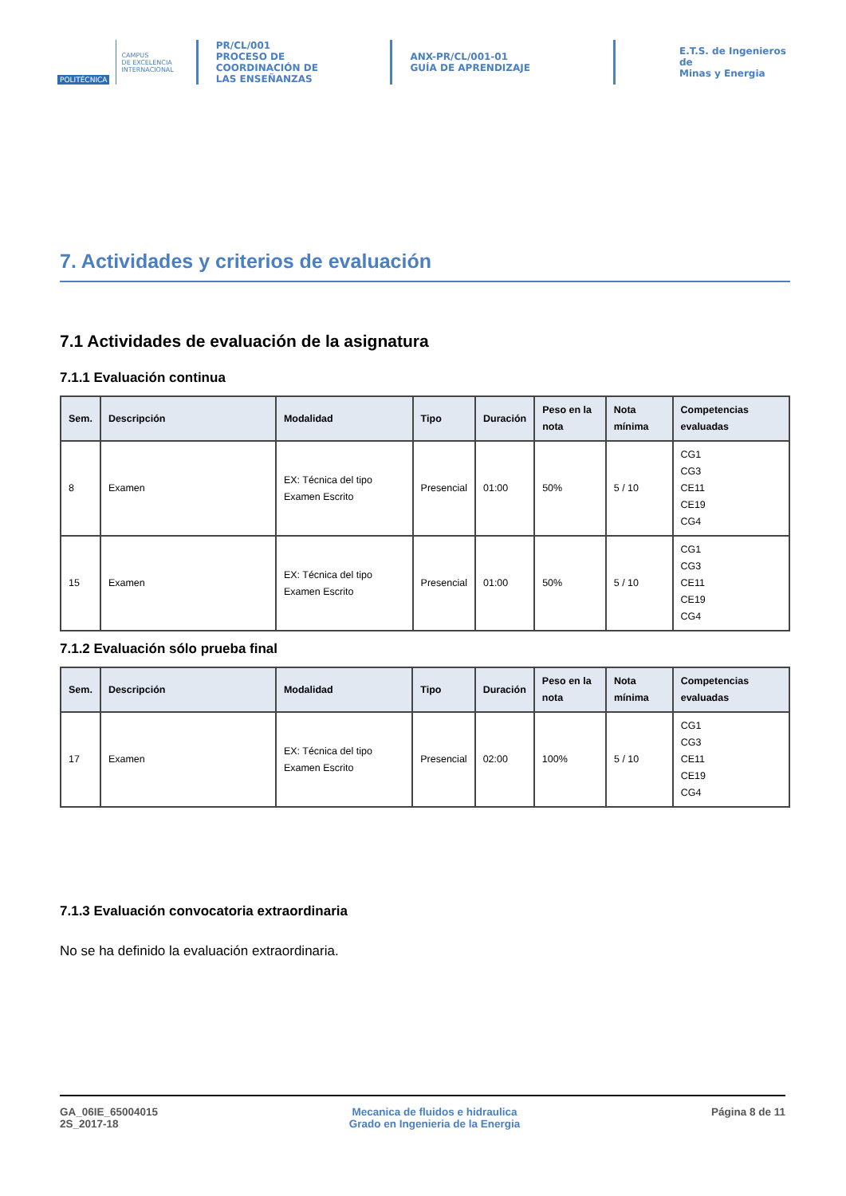POLITÉCNICA
CAMPUS
DE EXCELENCIA
INTERNACIONAL
PR/CL/001
PROCESO DE COORDINACIÓN DE
LAS ENSEÑANZAS
ANX-PR/CL/001-01
GUÍA DE APRENDIZAJE
E.T.S. de Ingenieros de
Minas y Energia
7. Actividades y criterios de evaluación
7.1 Actividades de evaluación de la asignatura
7.1.1 Evaluación continua
| Sem. | Descripción | Modalidad | Tipo | Duración | Peso en la nota | Nota mínima | Competencias evaluadas |
| --- | --- | --- | --- | --- | --- | --- | --- |
| 8 | Examen | EX: Técnica del tipo Examen Escrito | Presencial | 01:00 | 50% | 5 / 10 | CG1 CG3 CE11 CE19 CG4 |
| 15 | Examen | EX: Técnica del tipo Examen Escrito | Presencial | 01:00 | 50% | 5 / 10 | CG1 CG3 CE11 CE19 CG4 |
7.1.2 Evaluación sólo prueba final
| Sem. | Descripción | Modalidad | Tipo | Duración | Peso en la nota | Nota mínima | Competencias evaluadas |
| --- | --- | --- | --- | --- | --- | --- | --- |
| 17 | Examen | EX: Técnica del tipo Examen Escrito | Presencial | 02:00 | 100% | 5 / 10 | CG1 CG3 CE11 CE19 CG4 |
7.1.3 Evaluación convocatoria extraordinaria
No se ha definido la evaluación extraordinaria.
GA_06IE_65004015
2S_2017-18
Mecanica de fluidos e hidraulica
Grado en Ingenieria de la Energia
Página 8 de 11